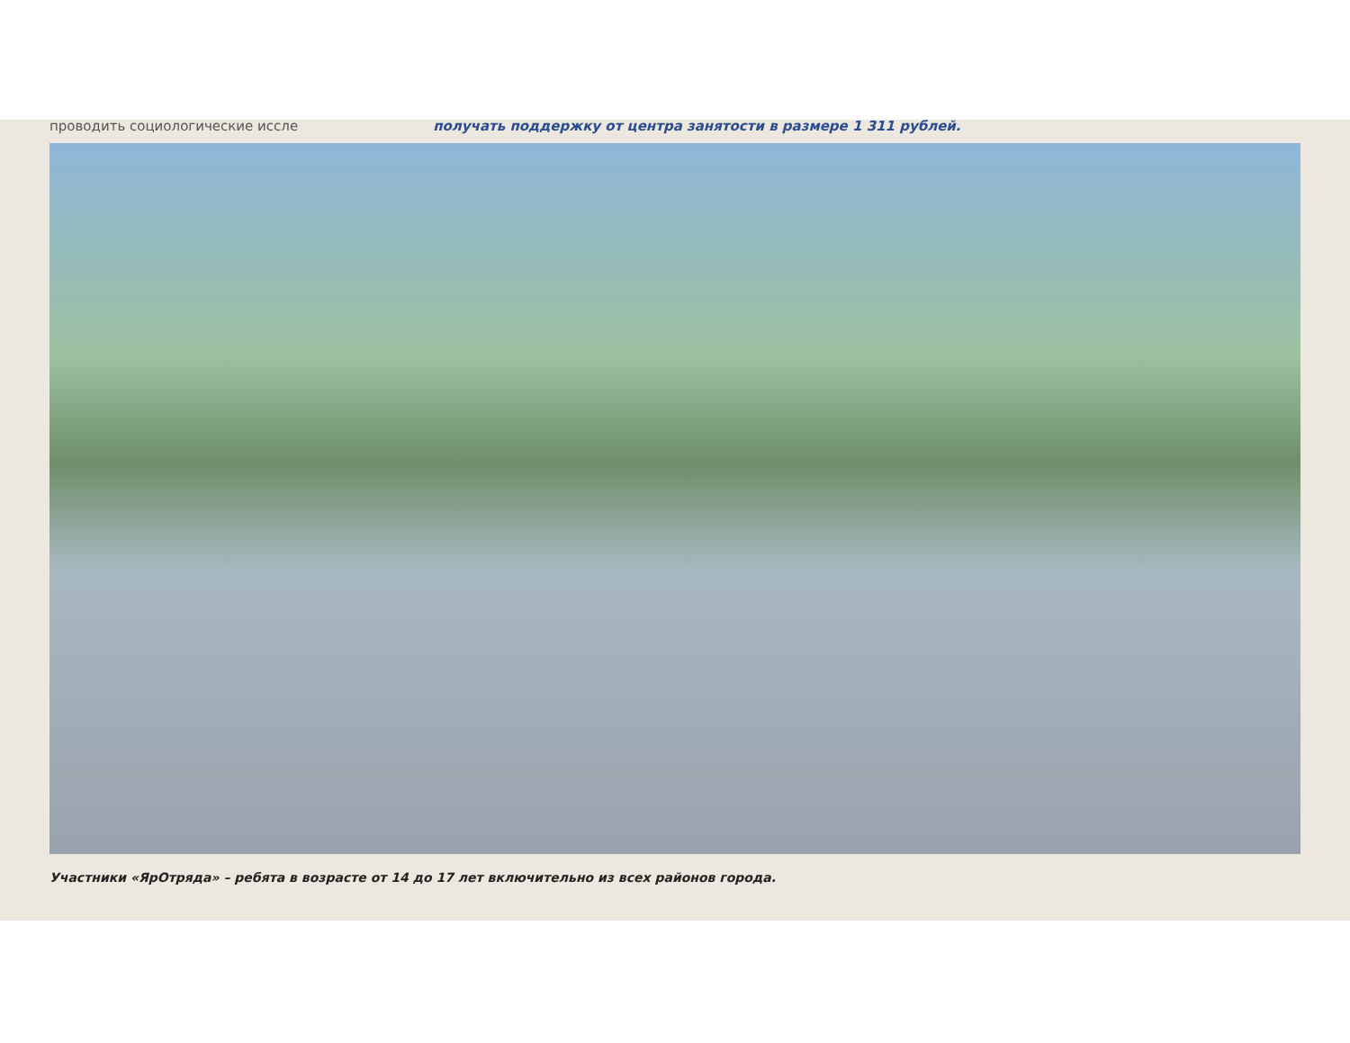проводить социологические иссле получать поддержку от центра занятости в размере 1 311 рублей.
Участники «ЯрОтряда» – ребята в возрасте от 14 до 17 лет включительно из всех районов города.